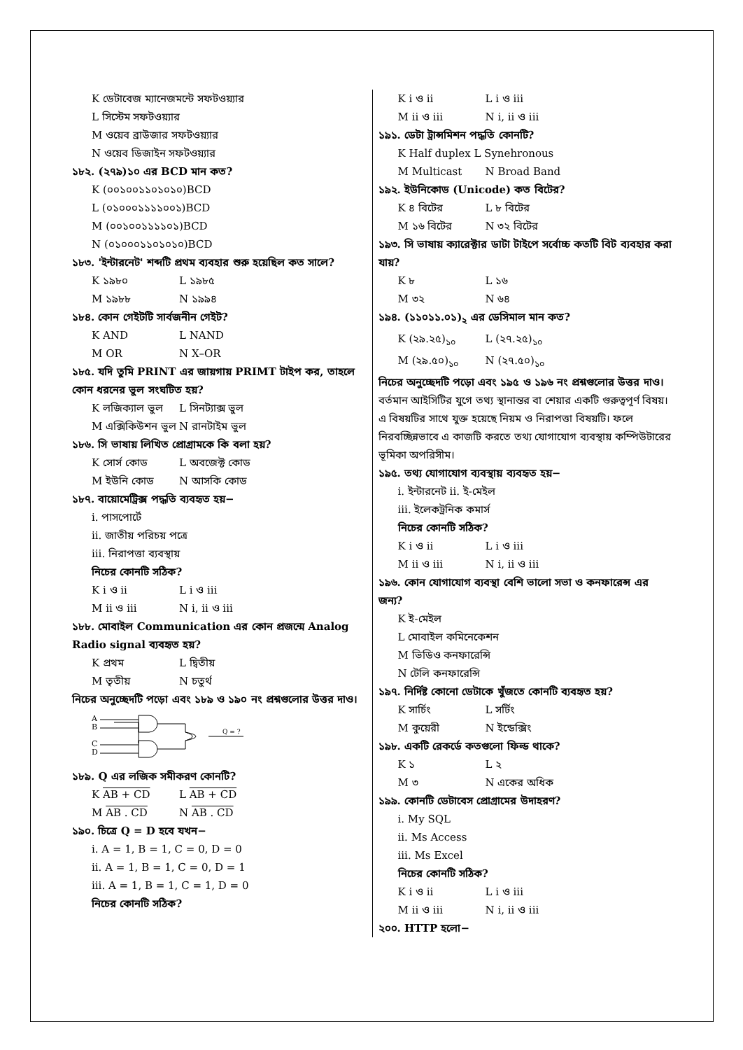K ডেটাবেজ ম্যানেজমন্টে সফটওয়্যার
L সিস্টেম সফটওয়্যার
M ওয়েব ব্রাউজার সফটওয়্যার
N ওয়েব ডিজাইন সফটওয়্যার
১৮২. (২৭৯)১০ এর BCD মান কত?
K (০০১০০১১০১০১০)BCD
L (০১০০০১১১১০০১)BCD
M (০০১০০১১১১০১)BCD
N (০১০০০১১০১০১০)BCD
১৮৩. 'ইন্টারনেট' শব্দটি প্রথম ব্যবহার শুরু হয়েছিল কত সালে?
K ১৯৮০ L ১৯৮৫
M ১৯৮৮ N ১৯৯৪
১৮৪. কোন গেইটটি সার্বজনীন গেইট?
K AND L NAND
M OR N X–OR
১৮৫. যদি তুমি PRINT এর জায়গায় PRIMT টাইপ কর, তাহলে কোন ধরনের ভুল সংঘটিত হয়?
K লজিক্যাল ভুল L সিনট্যাক্স ভুল
M এক্সিকিউশন ভুল N রানটাইম ভুল
১৮৬. সি ভাষায় লিখিত প্রোগ্রামকে কি বলা হয়?
K সোর্স কোড L অবজেক্ট কোড
M ইউনি কোড N আসকি কোড
১৮৭. বায়োমেট্রিক্স পদ্ধতি ব্যবহৃত হয়−
i. পাসপোর্টে
ii. জাতীয় পরিচয় পত্রে
iii. নিরাপত্তা ব্যবস্থায়
নিচের কোনটি সঠিক?
K i ও ii L i ও iii
M ii ও iii N i, ii ও iii
১৮৮. মোবাইল Communication এর কোন প্রজন্মে Analog Radio signal ব্যবহৃত হয়?
K প্রথম L দ্বিতীয়
M তৃতীয় N চতুর্থ
নিচের অনুচ্ছেদটি পড়ো এবং ১৮৯ ও ১৯০ নং প্রশ্নগুলোর উত্তর দাও।
A
B
C
D
Q = ?
১৮৯. Q এর লজিক সমীকরণ কোনটি?
K AB + CD L AB + CD
M AB . CD N AB . CD
১৯০. চিত্রে Q = D হবে যখন−
i. A = 1, B = 1, C = 0, D = 0
ii. A = 1, B = 1, C = 0, D = 1
iii. A = 1, B = 1, C = 1, D = 0
নিচের কোনটি সঠিক?
K i ও ii L i ও iii
M ii ও iii N i, ii ও iii
১৯১. ডেটা ট্রান্সমিশন পদ্ধতি কোনটি?
K Half duplex L Synehronous
M Multicast N Broad Band
১৯২. ইউনিকোড (Unicode) কত বিটের?
K ৪ বিটের L ৮ বিটের
M ১৬ বিটের N ৩২ বিটের
১৯৩. সি ভাষায় ক্যারেক্টার ডাটা টাইপে সর্বোচ্চ কতটি বিট ব্যবহার করা যায়?
K ৮ L ১৬
M ৩২ N ৬৪
১৯৪. (১১০১১.০১)<sub>২</sub> এর ডেসিমাল মান কত?
K (২৯.২৫)<sub>১০</sub> L (২৭.২৫)<sub>১০</sub>
M (২৯.৫০)<sub>১০</sub> N (২৭.৫০)<sub>১০</sub>
নিচের অনুচ্ছেদটি পড়ো এবং ১৯৫ ও ১৯৬ নং প্রশ্নগুলোর উত্তর দাও।
বর্তমান আইসিটির যুগে তথ্য স্থানান্তর বা শেয়ার একটি গুরুত্বপূর্ণ বিষয়। এ বিষয়টির সাথে যুক্ত হয়েছে নিয়ম ও নিরাপত্তা বিষয়টি। ফলে নিরবচ্ছিন্নভাবে এ কাজটি করতে তথ্য যোগাযোগ ব্যবস্থায় কম্পিউটারের ভূমিকা অপরিসীম।
১৯৫. তথ্য যোগাযোগ ব্যবস্থায় ব্যবহৃত হয়−
i. ইন্টারনেট ii. ই-মেইল
iii. ইলেকট্রনিক কমার্স
নিচের কোনটি সঠিক?
K i ও ii L i ও iii
M ii ও iii N i, ii ও iii
১৯৬. কোন যোগাযোগ ব্যবস্থা বেশি ভালো সভা ও কনফারেন্স এর জন্য?
K ই-মেইল
L মোবাইল কমিনেকেশন
M ভিডিও কনফারেন্সি
N টেলি কনফারেন্সি
১৯৭. নির্দিষ্ট কোনো ডেটাকে খুঁজতে কোনটি ব্যবহৃত হয়?
K সার্চিং L সর্টিং
M কুয়েরী N ইন্ডেক্সিং
১৯৮. একটি রেকর্ডে কতগুলো ফিল্ড থাকে?
K ১ L ২
M ৩ N একের অধিক
১৯৯. কোনটি ডেটাবেস প্রোগ্রামের উদাহরণ?
i. My SQL
ii. Ms Access
iii. Ms Excel
নিচের কোনটি সঠিক?
K i ও ii L i ও iii
M ii ও iii N i, ii ও iii
২০০. HTTP হলো−